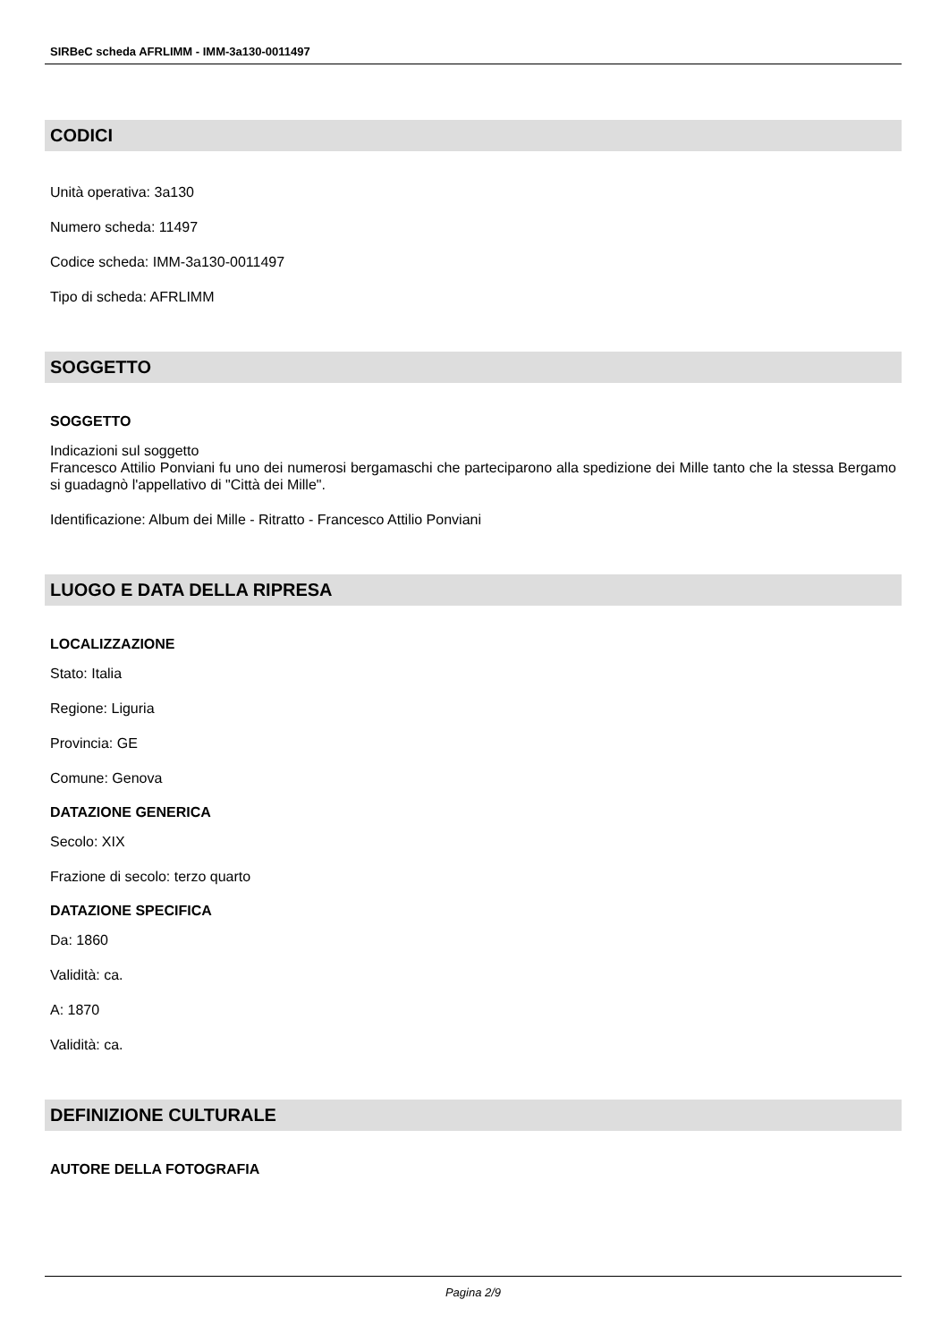SIRBeC scheda AFRLIMM - IMM-3a130-0011497
CODICI
Unità operativa: 3a130
Numero scheda: 11497
Codice scheda: IMM-3a130-0011497
Tipo di scheda: AFRLIMM
SOGGETTO
SOGGETTO
Indicazioni sul soggetto
Francesco Attilio Ponviani fu uno dei numerosi bergamaschi che parteciparono alla spedizione dei Mille tanto che la stessa Bergamo si guadagnò l'appellativo di "Città dei Mille".
Identificazione: Album dei Mille - Ritratto - Francesco Attilio Ponviani
LUOGO E DATA DELLA RIPRESA
LOCALIZZAZIONE
Stato: Italia
Regione: Liguria
Provincia: GE
Comune: Genova
DATAZIONE GENERICA
Secolo: XIX
Frazione di secolo: terzo quarto
DATAZIONE SPECIFICA
Da: 1860
Validità: ca.
A: 1870
Validità: ca.
DEFINIZIONE CULTURALE
AUTORE DELLA FOTOGRAFIA
Pagina 2/9